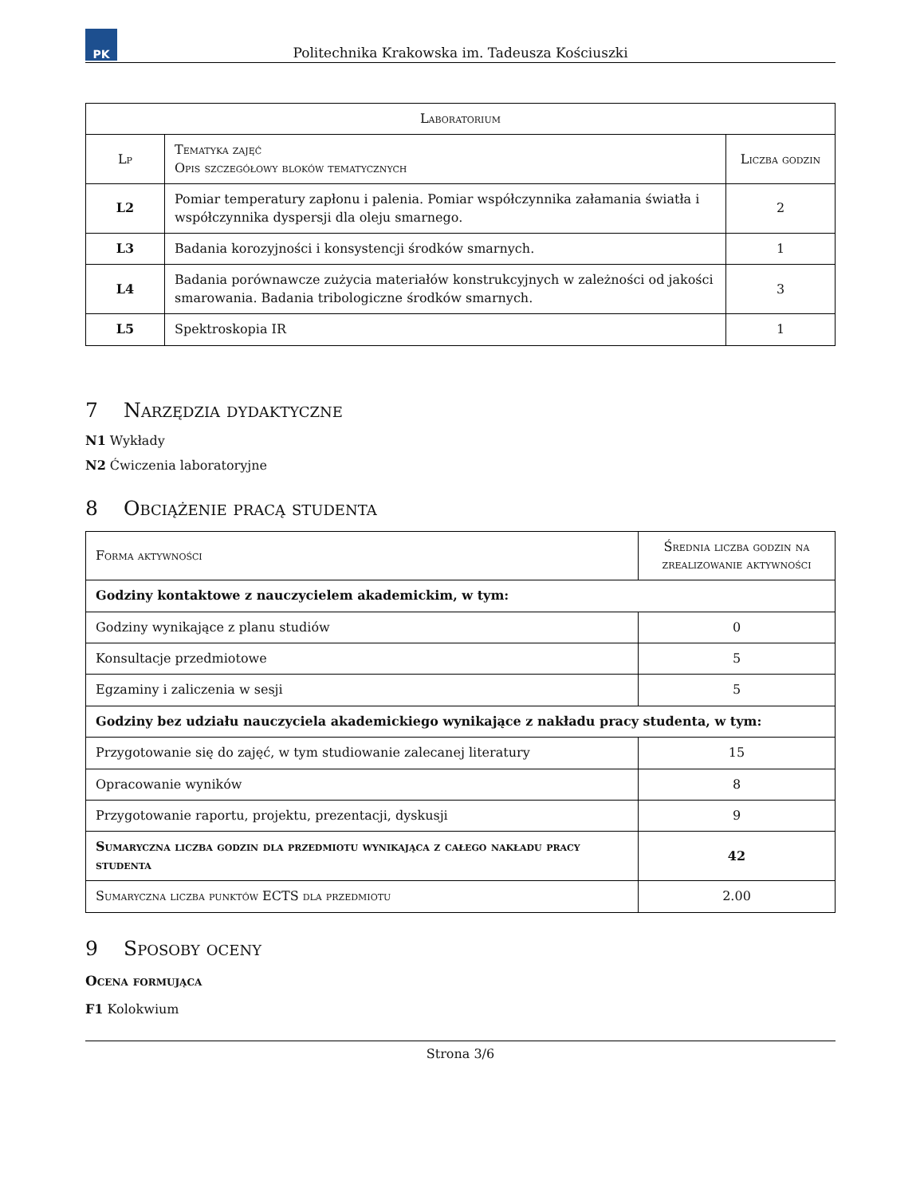PK
Politechnika Krakowska im. Tadeusza Kościuszki
| Laboratorium | | |
| --- | --- | --- |
| Lp | Tematyka zajęć Opis szczegółowy bloków tematycznych | Liczba godzin |
| L2 | Pomiar temperatury zapłonu i palenia. Pomiar współczynnika załamania światła i współczynnika dyspersji dla oleju smarnego. | 2 |
| L3 | Badania korozyjności i konsystencji środków smarnych. | 1 |
| L4 | Badania porównawcze zużycia materiałów konstrukcyjnych w zależności od jakości smarowania. Badania tribologiczne środków smarnych. | 3 |
| L5 | Spektroskopia IR | 1 |
7 Narzędzia dydaktyczne
N1 Wykłady
N2 Ćwiczenia laboratoryjne
8 Obciążenie pracą studenta
| Forma aktywności | Średnia liczba godzin na zrealizowanie aktywności |
| --- | --- |
| Godziny kontaktowe z nauczycielem akademickim, w tym: | |
| Godziny wynikające z planu studiów | 0 |
| Konsultacje przedmiotowe | 5 |
| Egzaminy i zaliczenia w sesji | 5 |
| Godziny bez udziału nauczyciela akademickiego wynikające z nakładu pracy studenta, w tym: | |
| Przygotowanie się do zajęć, w tym studiowanie zalecanej literatury | 15 |
| Opracowanie wyników | 8 |
| Przygotowanie raportu, projektu, prezentacji, dyskusji | 9 |
| Sumaryczna liczba godzin dla przedmiotu wynikająca z całego nakładu pracy studenta | 42 |
| Sumaryczna liczba punktów ECTS dla przedmiotu | 2.00 |
9 Sposoby oceny
Ocena formująca
F1 Kolokwium
Strona 3/6